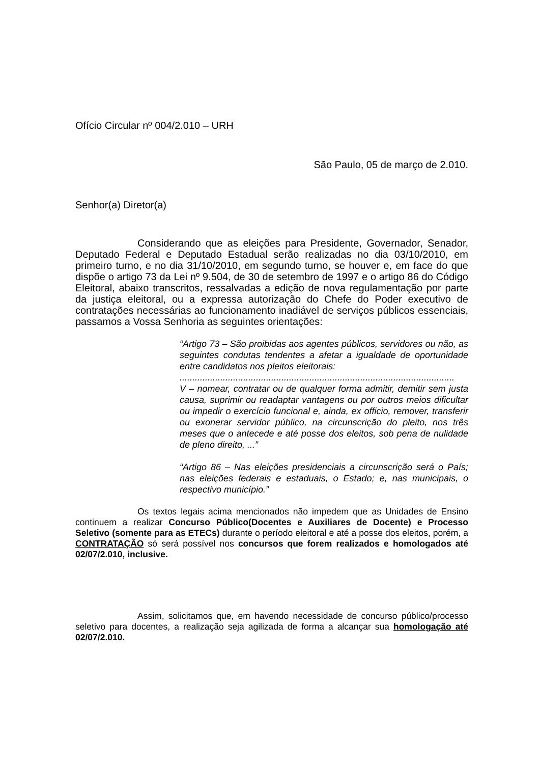Ofício Circular nº 004/2.010 – URH
São Paulo, 05 de março de 2.010.
Senhor(a) Diretor(a)
Considerando que as eleições para Presidente, Governador, Senador, Deputado Federal e Deputado Estadual serão realizadas no dia 03/10/2010, em primeiro turno, e no dia 31/10/2010, em segundo turno, se houver e, em face do que dispõe o artigo 73 da Lei nº 9.504, de 30 de setembro de 1997 e o artigo 86 do Código Eleitoral, abaixo transcritos, ressalvadas a edição de nova regulamentação por parte da justiça eleitoral, ou a expressa autorização do Chefe do Poder executivo de contratações necessárias ao funcionamento inadiável de serviços públicos essenciais, passamos a Vossa Senhoria as seguintes orientações:
“Artigo 73 – São proibidas aos agentes públicos, servidores ou não, as seguintes condutas tendentes a afetar a igualdade de oportunidade entre candidatos nos pleitos eleitorais:
............................................................................................................
V – nomear, contratar ou de qualquer forma admitir, demitir sem justa causa, suprimir ou readaptar vantagens ou por outros meios dificultar ou impedir o exercício funcional e, ainda, ex officio, remover, transferir ou exonerar servidor público, na circunscrição do pleito, nos três meses que o antecede e até posse dos eleitos, sob pena de nulidade de pleno direito, ...”
“Artigo 86 – Nas eleições presidenciais a circunscrição será o País; nas eleições federais e estaduais, o Estado; e, nas municipais, o respectivo município.”
Os textos legais acima mencionados não impedem que as Unidades de Ensino continuem a realizar Concurso Público(Docentes e Auxiliares de Docente) e Processo Seletivo (somente para as ETECs) durante o período eleitoral e até a posse dos eleitos, porém, a CONTRATAÇÃO só será possível nos concursos que forem realizados e homologados até 02/07/2.010, inclusive.
Assim, solicitamos que, em havendo necessidade de concurso público/processo seletivo para docentes, a realização seja agilizada de forma a alcançar sua homologação até 02/07/2.010.